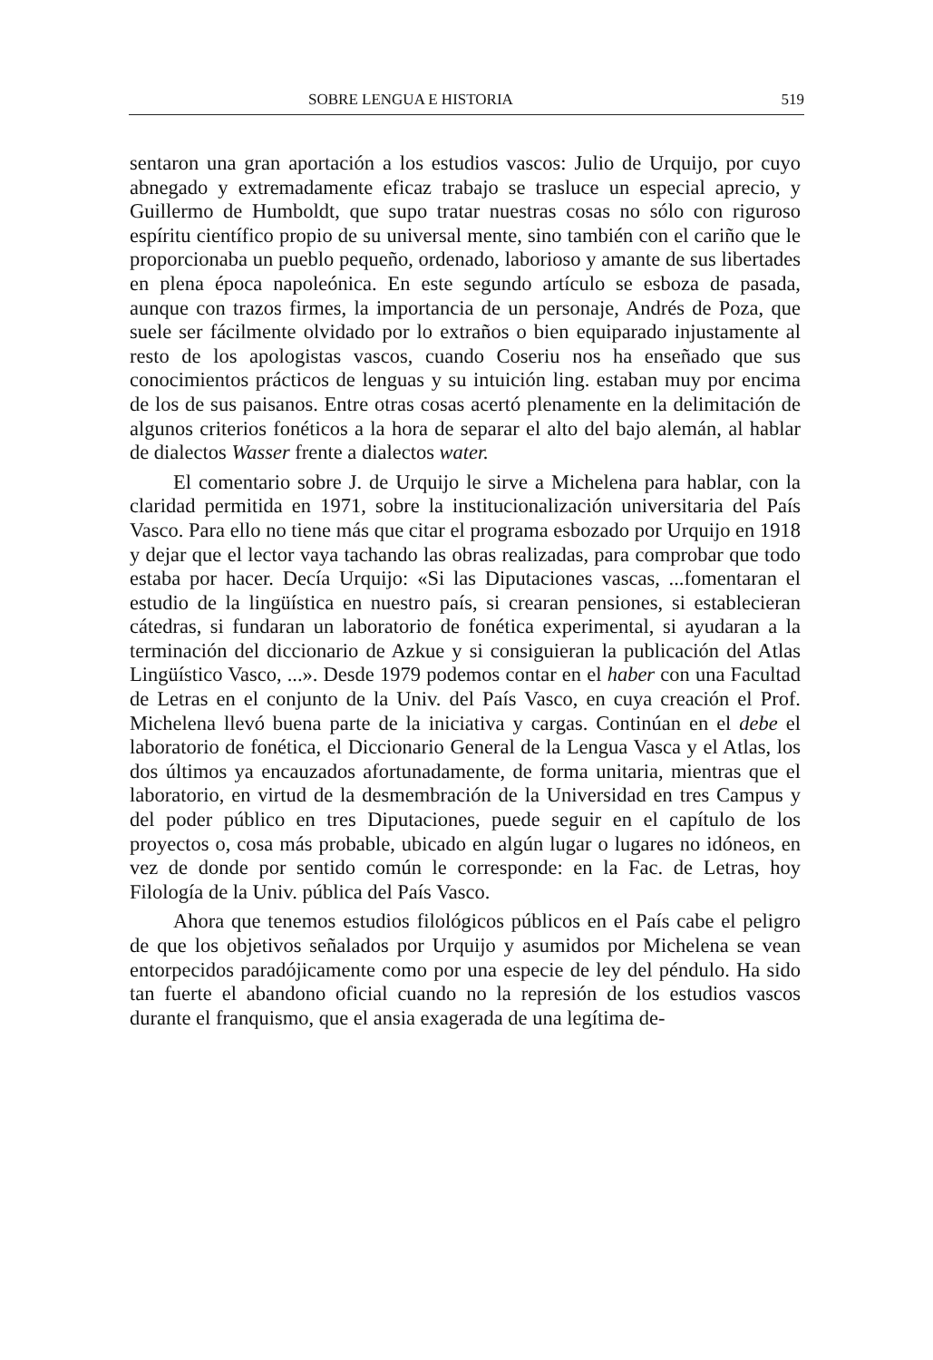SOBRE LENGUA E HISTORIA 519
sentaron una gran aportación a los estudios vascos: Julio de Urquijo, por cuyo abnegado y extremadamente eficaz trabajo se trasluce un especial aprecio, y Guillermo de Humboldt, que supo tratar nuestras cosas no sólo con riguroso espíritu científico propio de su universal mente, sino también con el cariño que le proporcionaba un pueblo pequeño, ordenado, laborioso y amante de sus libertades en plena época napoleónica. En este segundo artículo se esboza de pasada, aunque con trazos firmes, la importancia de un personaje, Andrés de Poza, que suele ser fácilmente olvidado por lo extraños o bien equiparado injustamente al resto de los apologistas vascos, cuando Coseriu nos ha enseñado que sus conocimientos prácticos de lenguas y su intuición ling. estaban muy por encima de los de sus paisanos. Entre otras cosas acertó plenamente en la delimitación de algunos criterios fonéticos a la hora de separar el alto del bajo alemán, al hablar de dialectos Wasser frente a dialectos water.
El comentario sobre J. de Urquijo le sirve a Michelena para hablar, con la claridad permitida en 1971, sobre la institucionalización universitaria del País Vasco. Para ello no tiene más que citar el programa esbozado por Urquijo en 1918 y dejar que el lector vaya tachando las obras realizadas, para comprobar que todo estaba por hacer. Decía Urquijo: «Si las Diputaciones vascas, ...fomentaran el estudio de la lingüística en nuestro país, si crearan pensiones, si establecieran cátedras, si fundaran un laboratorio de fonética experimental, si ayudaran a la terminación del diccionario de Azkue y si consiguieran la publicación del Atlas Lingüístico Vasco, ...». Desde 1979 podemos contar en el haber con una Facultad de Letras en el conjunto de la Univ. del País Vasco, en cuya creación el Prof. Michelena llevó buena parte de la iniciativa y cargas. Continúan en el debe el laboratorio de fonética, el Diccionario General de la Lengua Vasca y el Atlas, los dos últimos ya encauzados afortunadamente, de forma unitaria, mientras que el laboratorio, en virtud de la desmembración de la Universidad en tres Campus y del poder público en tres Diputaciones, puede seguir en el capítulo de los proyectos o, cosa más probable, ubicado en algún lugar o lugares no idóneos, en vez de donde por sentido común le corresponde: en la Fac. de Letras, hoy Filología de la Univ. pública del País Vasco.
Ahora que tenemos estudios filológicos públicos en el País cabe el peligro de que los objetivos señalados por Urquijo y asumidos por Michelena se vean entorpecidos paradójicamente como por una especie de ley del péndulo. Ha sido tan fuerte el abandono oficial cuando no la represión de los estudios vascos durante el franquismo, que el ansia exagerada de una legítima de-